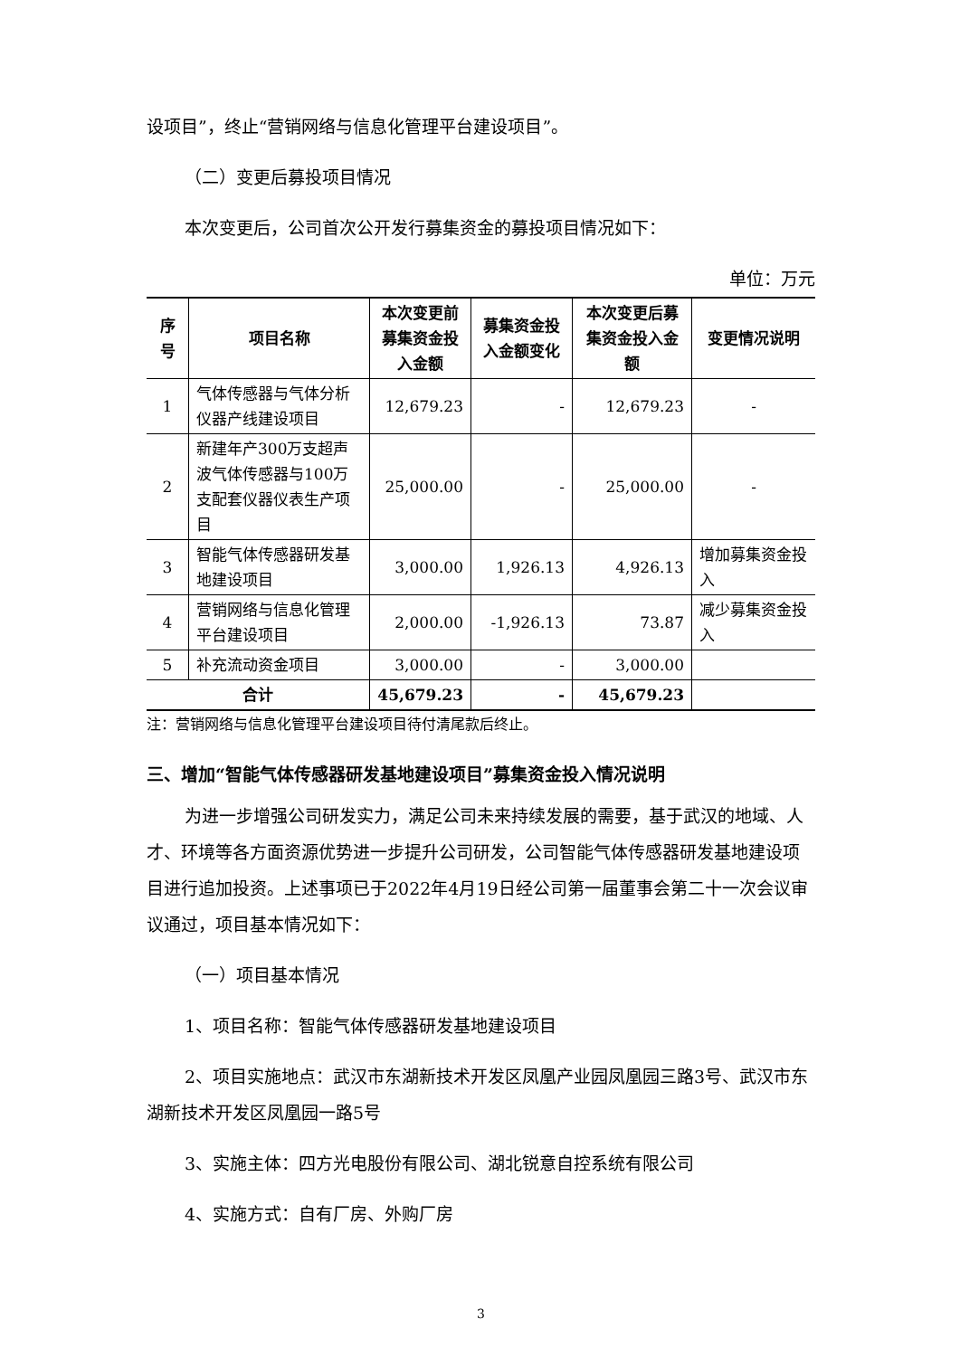设项目”，终止“营销网络与信息化管理平台建设项目”。
（二）变更后募投项目情况
本次变更后，公司首次公开发行募集资金的募投项目情况如下：
单位：万元
| 序号 | 项目名称 | 本次变更前募集资金投入金额 | 募集资金投入金额变化 | 本次变更后募集资金投入金额 | 变更情况说明 |
| --- | --- | --- | --- | --- | --- |
| 1 | 气体传感器与气体分析仪器产线建设项目 | 12,679.23 | - | 12,679.23 | - |
| 2 | 新建年产300万支超声波气体传感器与100万支配套仪器仪表生产项目 | 25,000.00 | - | 25,000.00 | - |
| 3 | 智能气体传感器研发基地建设项目 | 3,000.00 | 1,926.13 | 4,926.13 | 增加募集资金投入 |
| 4 | 营销网络与信息化管理平台建设项目 | 2,000.00 | -1,926.13 | 73.87 | 减少募集资金投入 |
| 5 | 补充流动资金项目 | 3,000.00 | - | 3,000.00 | |
| 合计 | | 45,679.23 | - | 45,679.23 | |
注：营销网络与信息化管理平台建设项目待付清尾款后终止。
三、增加“智能气体传感器研发基地建设项目”募集资金投入情况说明
为进一步增强公司研发实力，满足公司未来持续发展的需要，基于武汉的地域、人才、环境等各方面资源优势进一步提升公司研发，公司智能气体传感器研发基地建设项目进行追加投资。上述事项已于2022年4月19日经公司第一届董事会第二十一次会议审议通过，项目基本情况如下：
（一）项目基本情况
1、项目名称：智能气体传感器研发基地建设项目
2、项目实施地点：武汉市东湖新技术开发区凤凰产业园凤凰园三路3号、武汉市东湖新技术开发区凤凰园一路5号
3、实施主体：四方光电股份有限公司、湖北锐意自控系统有限公司
4、实施方式：自有厂房、外购厂房
3